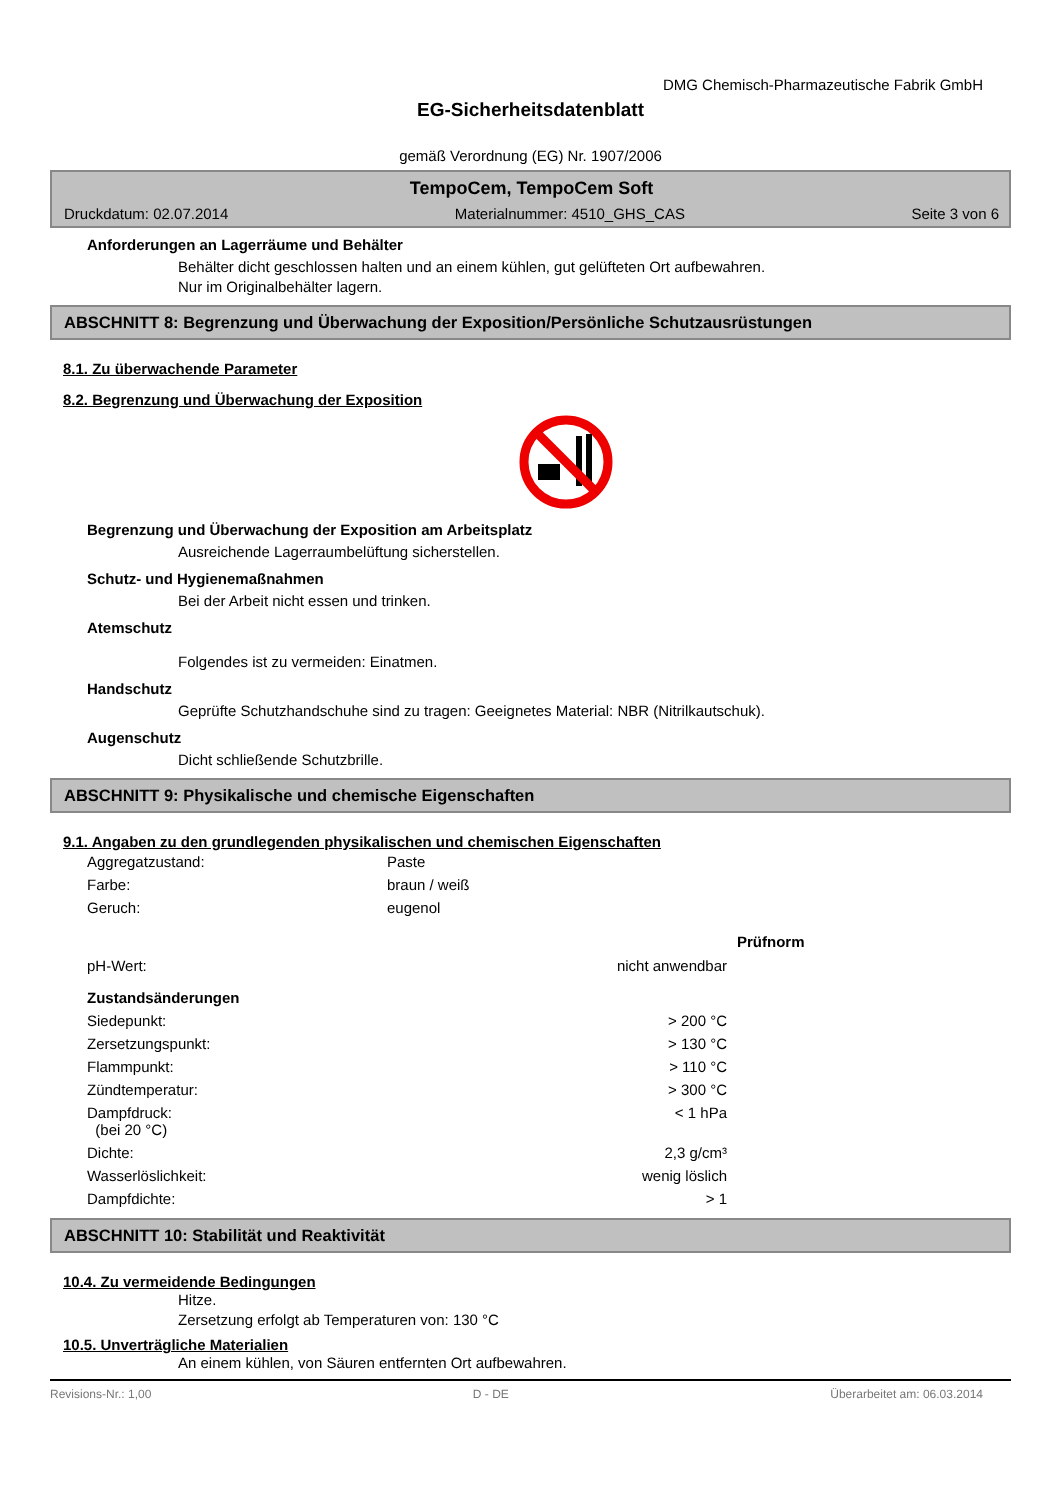DMG Chemisch-Pharmazeutische Fabrik GmbH
EG-Sicherheitsdatenblatt
gemäß Verordnung (EG) Nr. 1907/2006
TempoCem, TempoCem Soft
Druckdatum: 02.07.2014 Materialnummer: 4510_GHS_CAS Seite 3 von 6
Anforderungen an Lagerräume und Behälter
Behälter dicht geschlossen halten und an einem kühlen, gut gelüfteten Ort aufbewahren.
Nur im Originalbehälter lagern.
ABSCHNITT 8: Begrenzung und Überwachung der Exposition/Persönliche Schutzausrüstungen
8.1. Zu überwachende Parameter
8.2. Begrenzung und Überwachung der Exposition
Begrenzung und Überwachung der Exposition am Arbeitsplatz
Ausreichende Lagerraumbelüftung sicherstellen.
Schutz- und Hygienemaßnahmen
Bei der Arbeit nicht essen und trinken.
Atemschutz
Folgendes ist zu vermeiden: Einatmen.
Handschutz
Geprüfte Schutzhandschuhe sind zu tragen: Geeignetes Material: NBR (Nitrilkautschuk).
Augenschutz
Dicht schließende Schutzbrille.
ABSCHNITT 9: Physikalische und chemische Eigenschaften
9.1. Angaben zu den grundlegenden physikalischen und chemischen Eigenschaften
| Aggregatzustand: | Paste | |
| Farbe: | braun / weiß | |
| Geruch: | eugenol | |
| | | Prüfnorm |
| pH-Wert: | nicht anwendbar | |
| Zustandsänderungen | | |
| Siedepunkt: | > 200 °C | |
| Zersetzungspunkt: | > 130 °C | |
| Flammpunkt: | > 110 °C | |
| Zündtemperatur: | > 300 °C | |
| Dampfdruck: (bei 20 °C) | < 1 hPa | |
| Dichte: | 2,3 g/cm³ | |
| Wasserlöslichkeit: | wenig löslich | |
| Dampfdichte: | > 1 | |
ABSCHNITT 10: Stabilität und Reaktivität
10.4. Zu vermeidende Bedingungen
Hitze.
Zersetzung erfolgt ab Temperaturen von: 130 °C
10.5. Unverträgliche Materialien
An einem kühlen, von Säuren entfernten Ort aufbewahren.
Revisions-Nr.: 1,00 D - DE Überarbeitet am: 06.03.2014